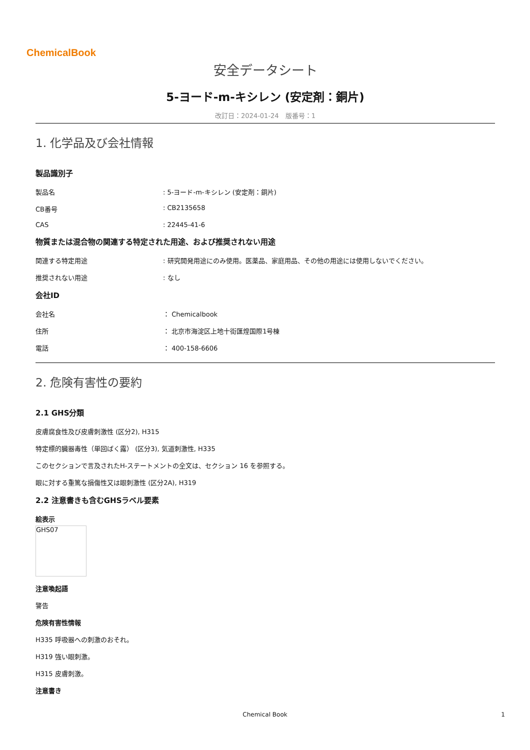ChemicalBook
安全データシート
5-ヨード-m-キシレン (安定剤：銅片)
改訂日：2024-01-24　版番号：1
1. 化学品及び会社情報
製品識別子
製品名: 5-ヨード-m-キシレン (安定剤：銅片)
CB番号: CB2135658
CAS: 22445-41-6
物質または混合物の関連する特定された用途、および推奨されない用途
関連する特定用途: 研究開発用途にのみ使用。医薬品、家庭用品、その他の用途には使用しないでください。
推奨されない用途: なし
会社ID
会社名 ： Chemicalbook
住所 ： 北京市海淀区上地十街匯煌国際1号棟
電話 ： 400-158-6606
2. 危険有害性の要約
2.1 GHS分類
皮膚腐食性及び皮膚刺激性 (区分2), H315
特定標的臓器毒性（単回ばく露） (区分3), 気道刺激性, H335
このセクションで言及されたH-ステートメントの全文は、セクション 16 を参照する。
眼に対する重篤な損傷性又は眼刺激性 (区分2A), H319
2.2 注意書きも含むGHSラベル要素
絵表示
GHS07
注意喚起語
警告
危険有害性情報
H335 呼吸器への刺激のおそれ。
H319 強い眼刺激。
H315 皮膚刺激。
注意書き
Chemical Book 1